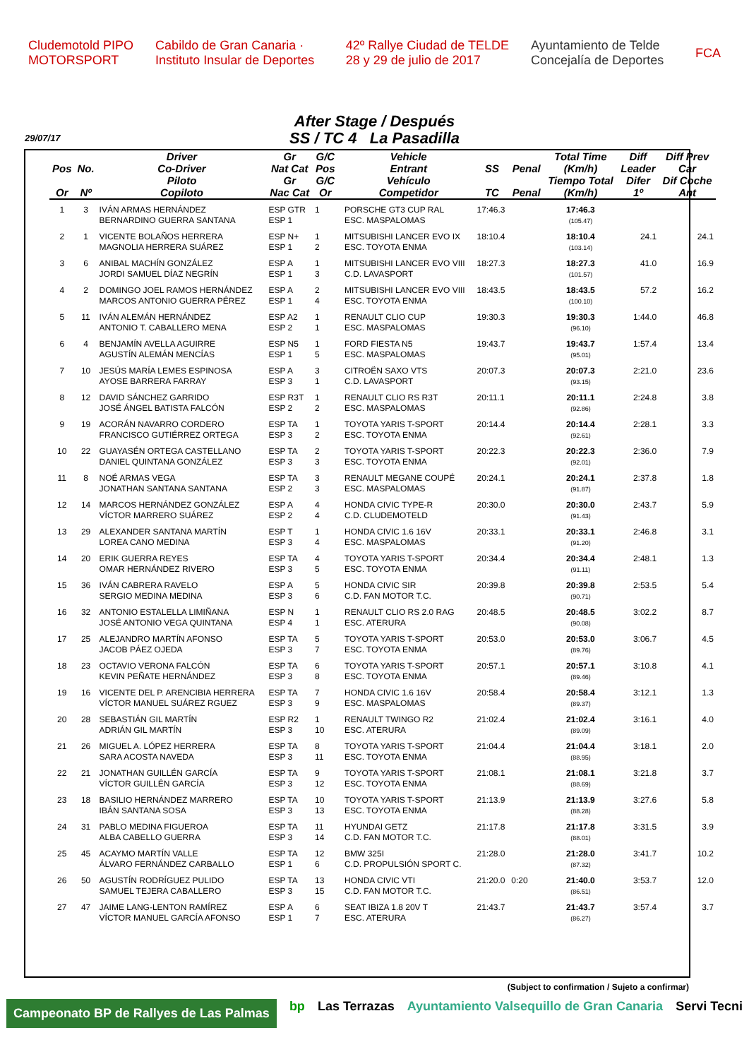Cludemotold PIPO MOTORSPORT Cabildo de Gran Canaria · Instituto Insular de Deportes 42º Rallye Ciudad de TELDE 28 y 29 de julio de 2017 Ayuntamiento de Telde Concejalía de Deportes FCA
After Stage / Después
SS / TC 4 La Pasadilla
29/07/17
| | | Driver | Gr | G/C | | Vehicle | | | Total Time | Diff | Diff Prev |
| --- | --- | --- | --- | --- | --- | --- | --- | --- | --- | --- | --- |
| Pos | No. | Co-Driver | Nat Cat | Pos | | Entrant | SS | Penal | (Km/h) | Leader | Car |
| | | Piloto | Gr | G/C | | Vehículo | | | Tiempo Total | Difer | Dif Coche |
| Or | Nº | Copiloto | Nac Cat | Or | | Competidor | TC | Penal | (Km/h) | 1º | Ant |
| 1 | 3 | IVÁN ARMAS HERNÁNDEZ BERNARDINO GUERRA SANTANA | ESP GTR ESP 1 | 1 | | PORSCHE GT3 CUP RAL ESC. MASPALOMAS | 17:46.3 | | 17:46.3 (105.47) | | |
| 2 | 1 | VICENTE BOLAÑOS HERRERA MAGNOLIA HERRERA SUÁREZ | ESP N+ ESP 1 | 1 2 | | MITSUBISHI LANCER EVO IX ESC. TOYOTA ENMA | 18:10.4 | | 18:10.4 (103.14) | 24.1 | 24.1 |
| 3 | 6 | ANIBAL MACHÍN GONZÁLEZ JORDI SAMUEL DÍAZ NEGRÍN | ESP A ESP 1 | 1 3 | | MITSUBISHI LANCER EVO VIII C.D. LAVASPORT | 18:27.3 | | 18:27.3 (101.57) | 41.0 | 16.9 |
| 4 | 2 | DOMINGO JOEL RAMOS HERNÁNDEZ MARCOS ANTONIO GUERRA PÉREZ | ESP A ESP 1 | 2 4 | | MITSUBISHI LANCER EVO VIII ESC. TOYOTA ENMA | 18:43.5 | | 18:43.5 (100.10) | 57.2 | 16.2 |
| 5 | 11 | IVÁN ALEMÁN HERNÁNDEZ ANTONIO T. CABALLERO MENA | ESP A2 ESP 2 | 1 1 | | RENAULT CLIO CUP ESC. MASPALOMAS | 19:30.3 | | 19:30.3 (96.10) | 1:44.0 | 46.8 |
| 6 | 4 | BENJAMÍN AVELLA AGUIRRE AGUSTÍN ALEMÁN MENCÍAS | ESP N5 ESP 1 | 1 5 | | FORD FIESTA N5 ESC. MASPALOMAS | 19:43.7 | | 19:43.7 (95.01) | 1:57.4 | 13.4 |
| 7 | 10 | JESÚS MARÍA LEMES ESPINOSA AYOSE BARRERA FARRAY | ESP A ESP 3 | 3 1 | | CITROËN SAXO VTS C.D. LAVASPORT | 20:07.3 | | 20:07.3 (93.15) | 2:21.0 | 23.6 |
| 8 | 12 | DAVID SÁNCHEZ GARRIDO JOSÉ ÁNGEL BATISTA FALCÓN | ESP R3T ESP 2 | 1 2 | | RENAULT CLIO RS R3T ESC. MASPALOMAS | 20:11.1 | | 20:11.1 (92.86) | 2:24.8 | 3.8 |
| 9 | 19 | ACORÁN NAVARRO CORDERO FRANCISCO GUTIÉRREZ ORTEGA | ESP TA ESP 3 | 1 2 | | TOYOTA YARIS T-SPORT ESC. TOYOTA ENMA | 20:14.4 | | 20:14.4 (92.61) | 2:28.1 | 3.3 |
| 10 | 22 | GUAYASÉN ORTEGA CASTELLANO DANIEL QUINTANA GONZÁLEZ | ESP TA ESP 3 | 2 3 | | TOYOTA YARIS T-SPORT ESC. TOYOTA ENMA | 20:22.3 | | 20:22.3 (92.01) | 2:36.0 | 7.9 |
| 11 | 8 | NOÉ ARMAS VEGA JONATHAN SANTANA SANTANA | ESP TA ESP 2 | 3 3 | | RENAULT MEGANE COUPÉ ESC. MASPALOMAS | 20:24.1 | | 20:24.1 (91.87) | 2:37.8 | 1.8 |
| 12 | 14 | MARCOS HERNÁNDEZ GONZÁLEZ VÍCTOR MARRERO SUÁREZ | ESP A ESP 2 | 4 4 | | HONDA CIVIC TYPE-R C.D. CLUDEMOTELD | 20:30.0 | | 20:30.0 (91.43) | 2:43.7 | 5.9 |
| 13 | 29 | ALEXANDER SANTANA MARTÍN LOREA CANO MEDINA | ESP T ESP 3 | 1 4 | | HONDA CIVIC 1.6 16V ESC. MASPALOMAS | 20:33.1 | | 20:33.1 (91.20) | 2:46.8 | 3.1 |
| 14 | 20 | ERIK GUERRA REYES OMAR HERNÁNDEZ RIVERO | ESP TA ESP 3 | 4 5 | | TOYOTA YARIS T-SPORT ESC. TOYOTA ENMA | 20:34.4 | | 20:34.4 (91.11) | 2:48.1 | 1.3 |
| 15 | 36 | IVÁN CABRERA RAVELO SERGIO MEDINA MEDINA | ESP A ESP 3 | 5 6 | | HONDA CIVIC SIR C.D. FAN MOTOR T.C. | 20:39.8 | | 20:39.8 (90.71) | 2:53.5 | 5.4 |
| 16 | 32 | ANTONIO ESTALELLA LIMIÑANA JOSÉ ANTONIO VEGA QUINTANA | ESP N ESP 4 | 1 1 | | RENAULT CLIO RS 2.0 RAG ESC. ATERURA | 20:48.5 | | 20:48.5 (90.08) | 3:02.2 | 8.7 |
| 17 | 25 | ALEJANDRO MARTÍN AFONSO JACOB PÁEZ OJEDA | ESP TA ESP 3 | 5 7 | | TOYOTA YARIS T-SPORT ESC. TOYOTA ENMA | 20:53.0 | | 20:53.0 (89.76) | 3:06.7 | 4.5 |
| 18 | 23 | OCTAVIO VERONA FALCÓN KEVIN PEÑATE HERNÁNDEZ | ESP TA ESP 3 | 6 8 | | TOYOTA YARIS T-SPORT ESC. TOYOTA ENMA | 20:57.1 | | 20:57.1 (89.46) | 3:10.8 | 4.1 |
| 19 | 16 | VICENTE DEL P. ARENCIBIA HERRERA VÍCTOR MANUEL SUÁREZ RGUEZ | ESP TA ESP 3 | 7 9 | | HONDA CIVIC 1.6 16V ESC. MASPALOMAS | 20:58.4 | | 20:58.4 (89.37) | 3:12.1 | 1.3 |
| 20 | 28 | SEBASTIÁN GIL MARTÍN ADRIÁN GIL MARTÍN | ESP R2 ESP 3 | 1 10 | | RENAULT TWINGO R2 ESC. ATERURA | 21:02.4 | | 21:02.4 (89.09) | 3:16.1 | 4.0 |
| 21 | 26 | MIGUEL A. LÓPEZ HERRERA SARA ACOSTA NAVEDA | ESP TA ESP 3 | 8 11 | | TOYOTA YARIS T-SPORT ESC. TOYOTA ENMA | 21:04.4 | | 21:04.4 (88.95) | 3:18.1 | 2.0 |
| 22 | 21 | JONATHAN GUILLÉN GARCÍA VÍCTOR GUILLÉN GARCÍA | ESP TA ESP 3 | 9 12 | | TOYOTA YARIS T-SPORT ESC. TOYOTA ENMA | 21:08.1 | | 21:08.1 (88.69) | 3:21.8 | 3.7 |
| 23 | 18 | BASILIO HERNÁNDEZ MARRERO IBÁN SANTANA SOSA | ESP TA ESP 3 | 10 13 | | TOYOTA YARIS T-SPORT ESC. TOYOTA ENMA | 21:13.9 | | 21:13.9 (88.28) | 3:27.6 | 5.8 |
| 24 | 31 | PABLO MEDINA FIGUEROA ALBA CABELLO GUERRA | ESP TA ESP 3 | 11 14 | | HYUNDAI GETZ C.D. FAN MOTOR T.C. | 21:17.8 | | 21:17.8 (88.01) | 3:31.5 | 3.9 |
| 25 | 45 | ACAYMO MARTÍN VALLE ÁLVARO FERNÁNDEZ CARBALLO | ESP TA ESP 1 | 12 6 | | BMW 325I C.D. PROPULSIÓN SPORT C. | 21:28.0 | | 21:28.0 (87.32) | 3:41.7 | 10.2 |
| 26 | 50 | AGUSTÍN RODRÍGUEZ PULIDO SAMUEL TEJERA CABALLERO | ESP TA ESP 3 | 13 15 | | HONDA CIVIC VTI C.D. FAN MOTOR T.C. | 21:20.0 | 0:20 | 21:40.0 (86.51) | 3:53.7 | 12.0 |
| 27 | 47 | JAIME LANG-LENTON RAMÍREZ VÍCTOR MANUEL GARCÍA AFONSO | ESP A ESP 1 | 6 7 | | SEAT IBIZA 1.8 20V T ESC. ATERURA | 21:43.7 | | 21:43.7 (86.27) | 3:57.4 | 3.7 |
(Subject to confirmation / Sujeto a confirmar)
Campeonato BP de Rallyes de Las Palmas bp Las Terrazas Ayuntamiento Valsequillo de Gran Canaria Servi Tecni